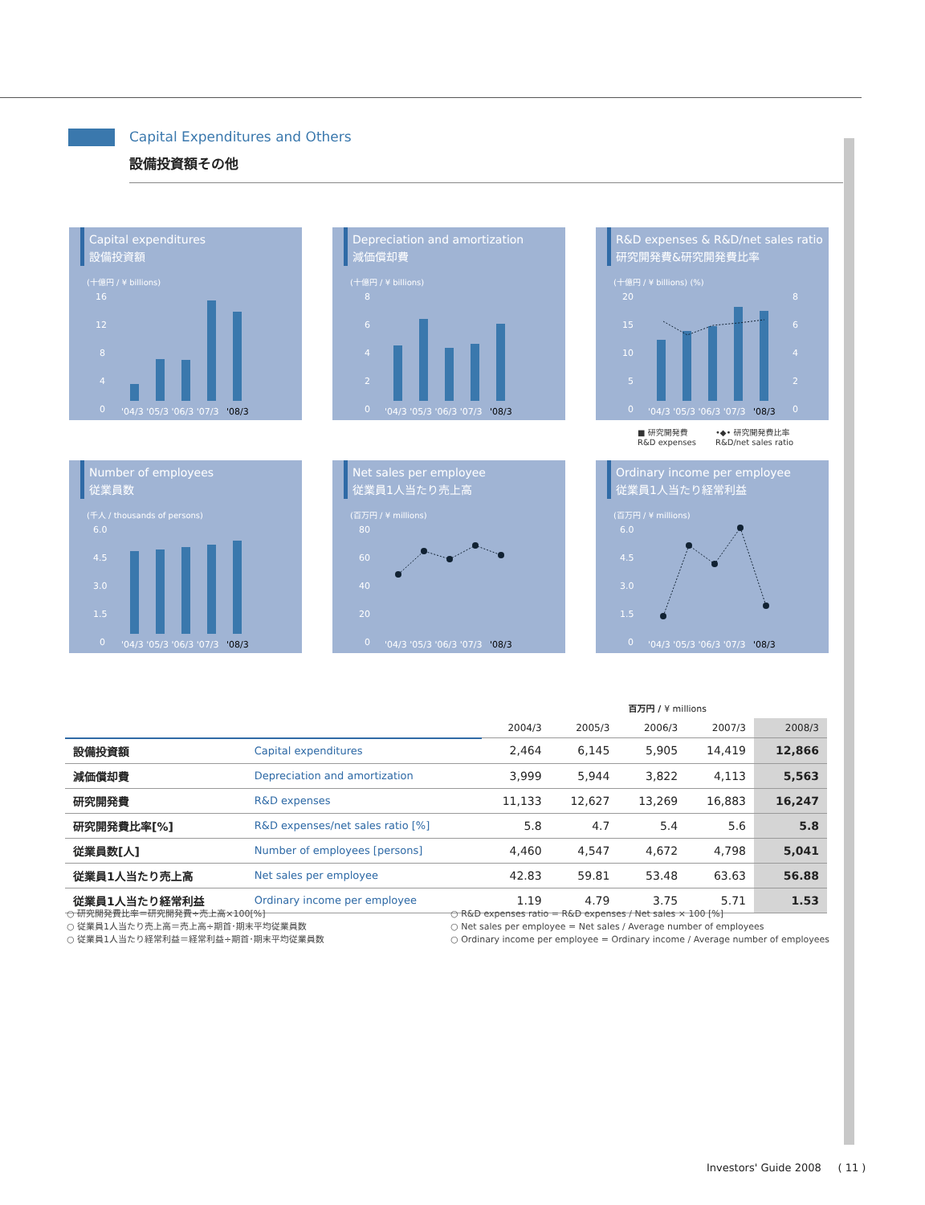Capital Expenditures and Others
設備投資額その他
Capital expenditures
設備投資額
(十億円 / ¥ billions)
16
12
8
4
0
'04/3 '05/3 '06/3 '07/3
'08/3
Depreciation and amortization
減価償却費
(十億円 / ¥ billions)
8
6
4
2
0
'04/3 '05/3 '06/3 '07/3
'08/3
R&D expenses & R&D/net sales ratio
研究開発費&研究開発費比率
(十億円 / ¥ billions) (%)
20
15
10
5
0
8
6
4
2
0
'04/3 '05/3 '06/3 '07/3
'08/3
■ 研究開発費
R&D expenses •◆• 研究開発費比率
R&D/net sales ratio
Number of employees
従業員数
(千人 / thousands of persons)
6.0
4.5
3.0
1.5
0
'04/3 '05/3 '06/3 '07/3
'08/3
Net sales per employee
従業員1人当たり売上高
(百万円 / ¥ millions)
80
60
40
20
0
'04/3 '05/3 '06/3 '07/3
'08/3
Ordinary income per employee
従業員1人当たり経常利益
(百万円 / ¥ millions)
6.0
4.5
3.0
1.5
0
'04/3 '05/3 '06/3 '07/3
'08/3
| 百万円 / ¥ millions | | | | | | |
| | | 2004/3 | 2005/3 | 2006/3 | 2007/3 | 2008/3 |
| 設備投資額 | Capital expenditures | 2,464 | 6,145 | 5,905 | 14,419 | 12,866 |
| 減価償却費 | Depreciation and amortization | 3,999 | 5,944 | 3,822 | 4,113 | 5,563 |
| 研究開発費 | R&D expenses | 11,133 | 12,627 | 13,269 | 16,883 | 16,247 |
| 研究開発費比率[%] | R&D expenses/net sales ratio [%] | 5.8 | 4.7 | 5.4 | 5.6 | 5.8 |
| 従業員数[人] | Number of employees [persons] | 4,460 | 4,547 | 4,672 | 4,798 | 5,041 |
| 従業員1人当たり売上高 | Net sales per employee | 42.83 | 59.81 | 53.48 | 63.63 | 56.88 |
| 従業員1人当たり経常利益 | Ordinary income per employee | 1.19 | 4.79 | 3.75 | 5.71 | 1.53 |
○ 研究開発費比率＝研究開発費÷売上高×100[%]
○ 従業員1人当たり売上高＝売上高÷期首･期末平均従業員数
○ 従業員1人当たり経常利益＝経常利益÷期首･期末平均従業員数
○ R&D expenses ratio = R&D expenses / Net sales × 100 [%]
○ Net sales per employee = Net sales / Average number of employees
○ Ordinary income per employee = Ordinary income / Average number of employees
Investors' Guide 2008 ( 11 )